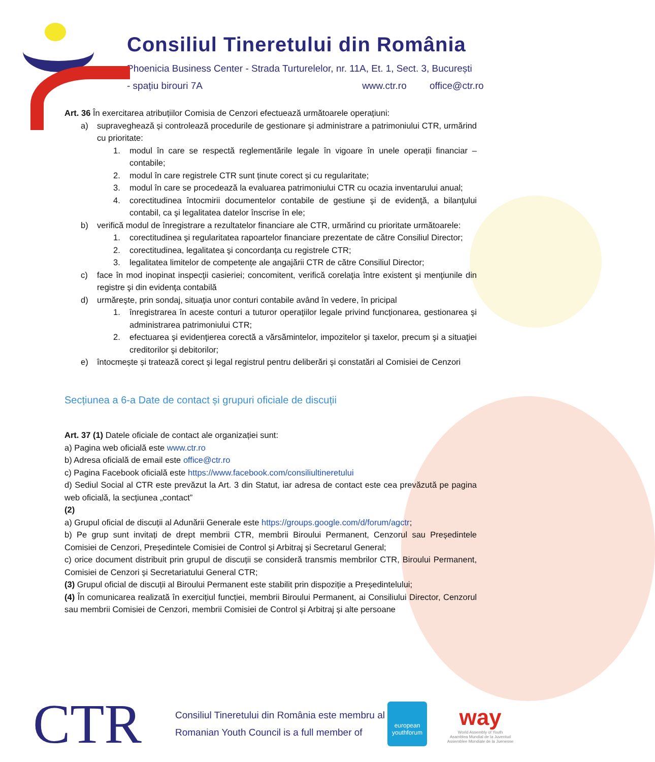Consiliul Tineretului din România
Phoenicia Business Center - Strada Turturelelor, nr. 11A, Et. 1, Sect. 3, București
- spațiu birouri 7A www.ctr.ro office@ctr.ro
Art. 36 În exercitarea atribuțiilor Comisia de Cenzori efectuează următoarele operațiuni:
a) supraveghează și controlează procedurile de gestionare și administrare a patrimoniului CTR, urmărind cu prioritate:
1. modul în care se respectă reglementările legale în vigoare în unele operații financiar – contabile;
2. modul în care registrele CTR sunt ținute corect și cu regularitate;
3. modul în care se procedează la evaluarea patrimoniului CTR cu ocazia inventarului anual;
4. corectitudinea întocmirii documentelor contabile de gestiune şi de evidenţă, a bilanţului contabil, ca şi legalitatea datelor înscrise în ele;
b) verifică modul de înregistrare a rezultatelor financiare ale CTR, urmărind cu prioritate următoarele:
1. corectitudinea şi regularitatea rapoartelor financiare prezentate de către Consiliul Director;
2. corectitudinea, legalitatea şi concordanţa cu registrele CTR;
3. legalitatea limitelor de competențe ale angajării CTR de către Consiliul Director;
c) face în mod inopinat inspecţii casieriei; concomitent, verifică corelaţia între existent şi menţiunile din registre şi din evidenţa contabilă
d) urmăreşte, prin sondaj, situaţia unor conturi contabile având în vedere, în pricipal
1. înregistrarea în aceste conturi a tuturor operaţiilor legale privind funcţionarea, gestionarea şi administrarea patrimoniului CTR;
2. efectuarea şi evidenţierea corectă a vărsămintelor, impozitelor şi taxelor, precum şi a situaţiei creditorilor şi debitorilor;
e) întocmește și tratează corect şi legal registrul pentru deliberări şi constatări al Comisiei de Cenzori
Secțiunea a 6-a Date de contact și grupuri oficiale de discuții
Art. 37 (1) Datele oficiale de contact ale organizației sunt:
a) Pagina web oficială este www.ctr.ro
b) Adresa oficială de email este office@ctr.ro
c) Pagina Facebook oficială este https://www.facebook.com/consiliultineretului
d) Sediul Social al CTR este prevăzut la Art. 3 din Statut, iar adresa de contact este cea prevăzută pe pagina web oficială, la secțiunea „contact”
(2)
a) Grupul oficial de discuții al Adunării Generale este https://groups.google.com/d/forum/agctr;
b) Pe grup sunt invitați de drept membrii CTR, membrii Biroului Permanent, Cenzorul sau Președintele Comisiei de Cenzori, Președintele Comisiei de Control și Arbitraj și Secretarul General;
c) orice document distribuit prin grupul de discuții se consideră transmis membrilor CTR, Biroului Permanent, Comisiei de Cenzori și Secretariatului General CTR;
(3) Grupul oficial de discuții al Biroului Permanent este stabilit prin dispoziție a Președintelului;
(4) În comunicarea realizată în exercițiul funcției, membrii Biroului Permanent, ai Consiliului Director, Cenzorul sau membrii Comisiei de Cenzori, membrii Comisiei de Control și Arbitraj și alte persoane
CTR
Consiliul Tineretului din România este membru al
Romanian Youth Council is a full member of
european youthforum
way
World Assembly of Youth
Asamblea Mundial de la Juventud
Assemblee Mondiale de la Juenesse